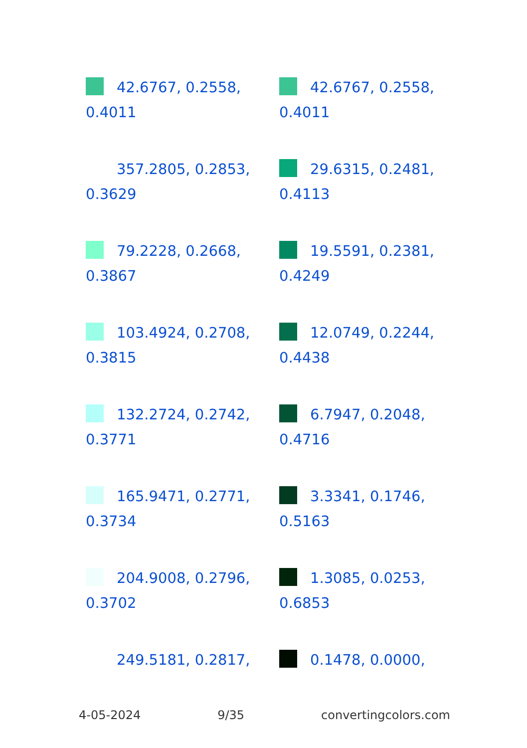42.6767, 0.2558, 0.4011
42.6767, 0.2558, 0.4011
357.2805, 0.2853, 0.3629
29.6315, 0.2481, 0.4113
79.2228, 0.2668, 0.3867
19.5591, 0.2381, 0.4249
103.4924, 0.2708, 0.3815
12.0749, 0.2244, 0.4438
132.2724, 0.2742, 0.3771
6.7947, 0.2048, 0.4716
165.9471, 0.2771, 0.3734
3.3341, 0.1746, 0.5163
204.9008, 0.2796, 0.3702
1.3085, 0.0253, 0.6853
249.5181, 0.2817,
0.1478, 0.0000,
4-05-2024 9/35 convertingcolors.com